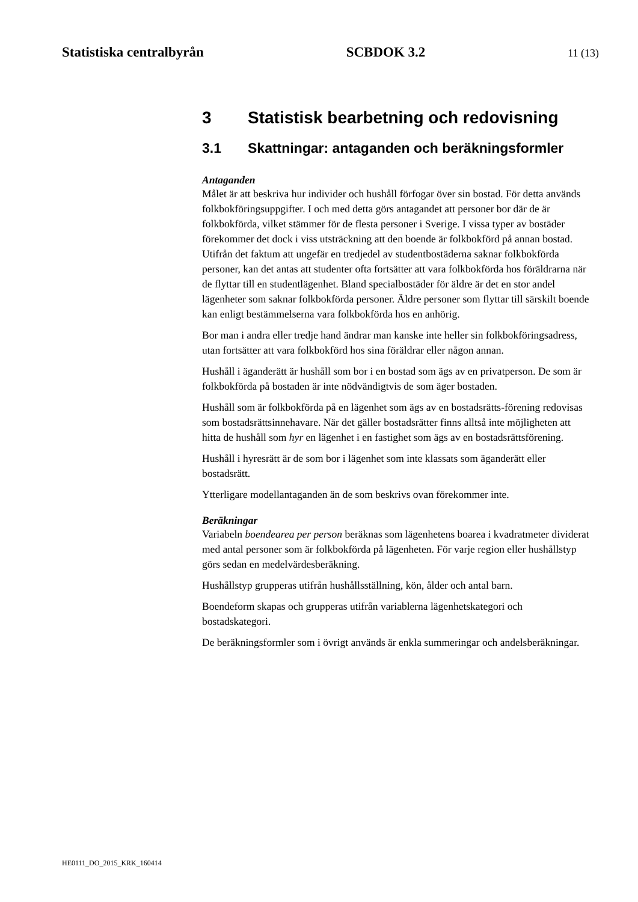Statistiska centralbyrån SCBDOK 3.2 11 (13)
3 Statistisk bearbetning och redovisning
3.1 Skattningar: antaganden och beräkningsformler
Antaganden
Målet är att beskriva hur individer och hushåll förfogar över sin bostad. För detta används folkbokföringsuppgifter. I och med detta görs antagandet att personer bor där de är folkbokförda, vilket stämmer för de flesta personer i Sverige. I vissa typer av bostäder förekommer det dock i viss utsträckning att den boende är folkbokförd på annan bostad. Utifrån det faktum att ungefär en tredjedel av studentbostäderna saknar folkbokförda personer, kan det antas att studenter ofta fortsätter att vara folkbokförda hos föräldrarna när de flyttar till en studentlägenhet. Bland specialbostäder för äldre är det en stor andel lägenheter som saknar folkbokförda personer. Äldre personer som flyttar till särskilt boende kan enligt bestämmelserna vara folkbokförda hos en anhörig.
Bor man i andra eller tredje hand ändrar man kanske inte heller sin folkbokföringsadress, utan fortsätter att vara folkbokförd hos sina föräldrar eller någon annan.
Hushåll i äganderätt är hushåll som bor i en bostad som ägs av en privatperson. De som är folkbokförda på bostaden är inte nödvändigtvis de som äger bostaden.
Hushåll som är folkbokförda på en lägenhet som ägs av en bostadsrätts-förening redovisas som bostadsrättsinnehavare. När det gäller bostadsrätter finns alltså inte möjligheten att hitta de hushåll som hyr en lägenhet i en fastighet som ägs av en bostadsrättsförening.
Hushåll i hyresrätt är de som bor i lägenhet som inte klassats som äganderätt eller bostadsrätt.
Ytterligare modellantaganden än de som beskrivs ovan förekommer inte.
Beräkningar
Variabeln boendearea per person beräknas som lägenhetens boarea i kvadratmeter dividerat med antal personer som är folkbokförda på lägenheten. För varje region eller hushållstyp görs sedan en medelvärdesberäkning.
Hushållstyp grupperas utifrån hushållsställning, kön, ålder och antal barn.
Boendeform skapas och grupperas utifrån variablerna lägenhetskategori och bostadskategori.
De beräkningsformler som i övrigt används är enkla summeringar och andelsberäkningar.
HE0111_DO_2015_KRK_160414